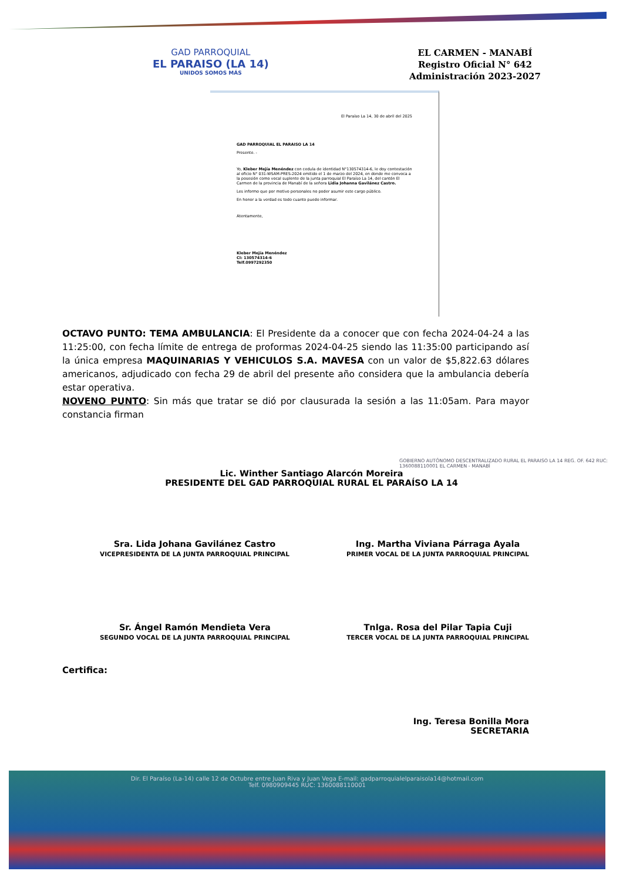GAD PARROQUIAL
EL PARAISO (LA 14)
UNIDOS SOMOS MÁS
EL CARMEN - MANABÍ
Registro Oficial N° 642
Administración 2023-2027
El Paraíso La 14, 30 de abril del 2025
GAD PARROQUIAL EL PARAISO LA 14
Presente. -
Yo, Kleber Mejía Menéndez con cedula de identidad N°130574314-6, le doy contestación al oficio N° 031-WSAM-PRES-2024 emitido el 1 de marzo del 2024, en donde me convoca a la posesión como vocal suplente de la junta parroquial El Paraíso La 14, del cantón El Carmen de la provincia de Manabí de la señora Lidia Johanna Gavilánez Castro.
Les informo que por motivo personales no poder asumir este cargo público.
En honor a la verdad es todo cuanto puedo informar.
Atentamente,
Kleber Mejía Menéndez
CI: 130574314-6
Telf.0997292350
OCTAVO PUNTO: TEMA AMBULANCIA: El Presidente da a conocer que con fecha 2024-04-24 a las 11:25:00, con fecha límite de entrega de proformas 2024-04-25 siendo las 11:35:00 participando así la única empresa MAQUINARIAS Y VEHICULOS S.A. MAVESA con un valor de $5,822.63 dólares americanos, adjudicado con fecha 29 de abril del presente año considera que la ambulancia debería estar operativa.
NOVENO PUNTO: Sin más que tratar se dió por clausurada la sesión a las 11:05am. Para mayor constancia firman
Lic. Winther Santiago Alarcón Moreira
PRESIDENTE DEL GAD PARROQUIAL RURAL EL PARAÍSO LA 14
GOBIERNO AUTÓNOMO DESCENTRALIZADO RURAL EL PARAISO LA 14 REG. OF. 642 RUC: 1360088110001 EL CARMEN - MANABÍ
Sra. Lida Johana Gavilánez Castro
VICEPRESIDENTA DE LA JUNTA PARROQUIAL PRINCIPAL
Ing. Martha Viviana Párraga Ayala
PRIMER VOCAL DE LA JUNTA PARROQUIAL PRINCIPAL
Sr. Ángel Ramón Mendieta Vera
SEGUNDO VOCAL DE LA JUNTA PARROQUIAL PRINCIPAL
Tnlga. Rosa del Pilar Tapia Cuji
TERCER VOCAL DE LA JUNTA PARROQUIAL PRINCIPAL
Certifica:
Ing. Teresa Bonilla Mora
SECRETARIA
Dir. El Paraíso (La-14) calle 12 de Octubre entre Juan Riva y Juan Vega E-mail: gadparroquialelparaisola14@hotmail.com
Telf. 0980909445 RUC: 1360088110001